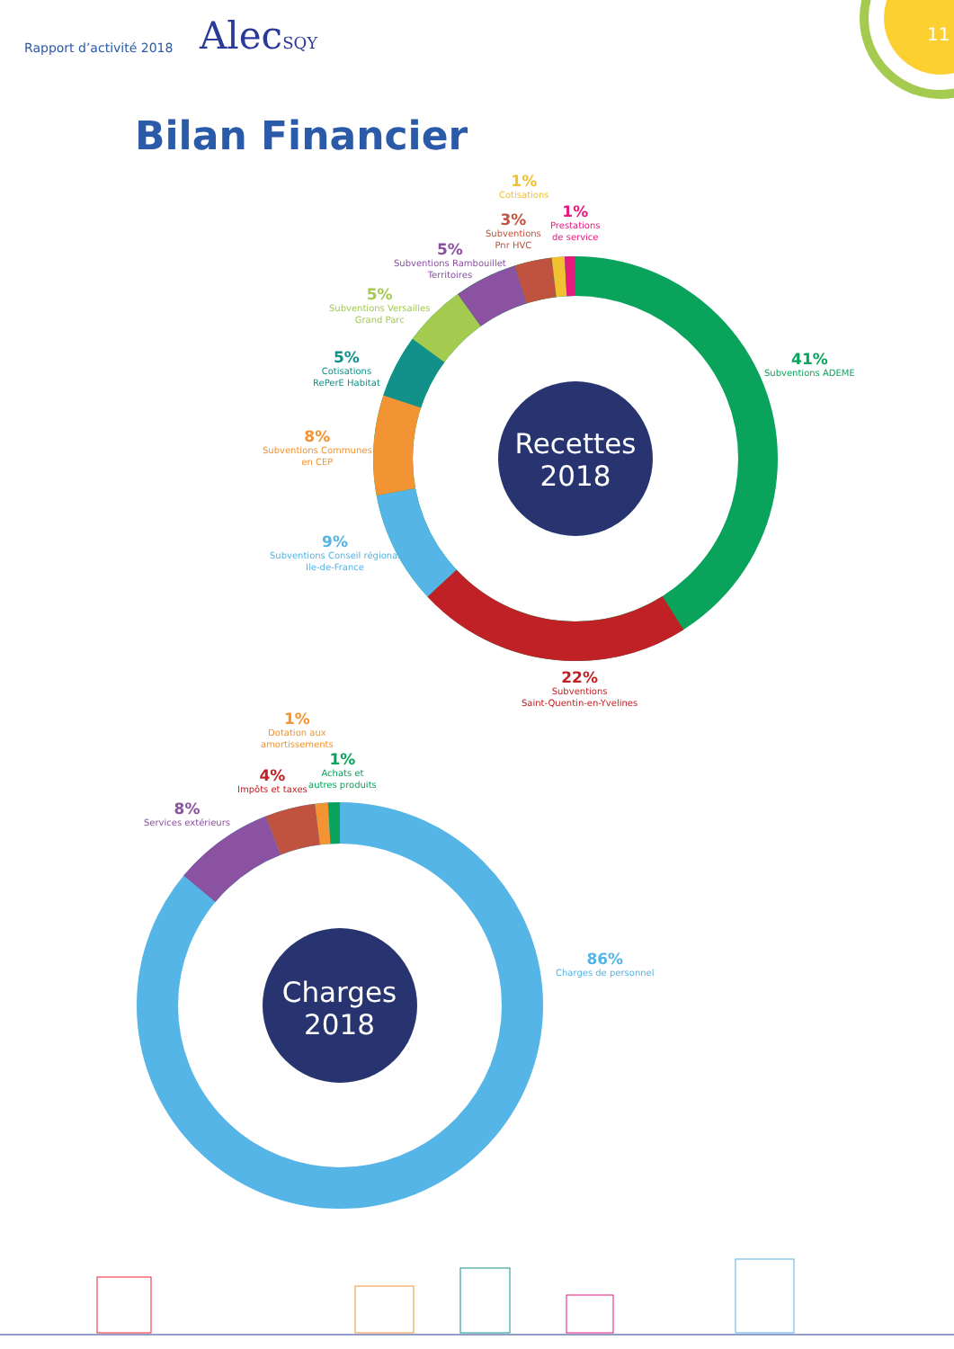Rapport d’activité 2018 AlecSQY
11
Bilan Financier
Recettes
2018
1%
Cotisations
1%
Prestations
de service
3%
Subventions
Pnr HVC
5%
Subventions Rambouillet
Territoires
5%
Subventions Versailles
Grand Parc
5%
Cotisations
RePerE Habitat
8%
Subventions Communes
en CEP
9%
Subventions Conseil régional
Ile-de-France
41%
Subventions ADEME
22%
Subventions
Saint-Quentin-en-Yvelines
Charges
2018
1%
Dotation aux
amortissements
1%
Achats et
autres produits
4%
Impôts et taxes
8%
Services extérieurs
86%
Charges de personnel